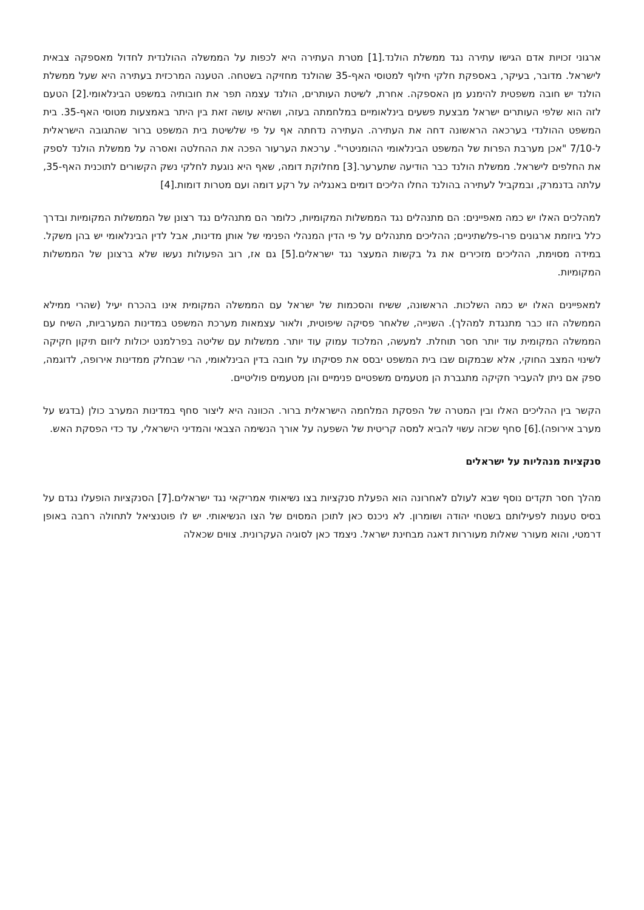ארגוני זכויות אדם הגישו עתירה נגד ממשלת הולנד.[1] מטרת העתירה היא לכפות על הממשלה ההולנדית לחדול מאספקה צבאית לישראל. מדובר, בעיקר, באספקת חלקי חילוף למטוסי האף-35 שהולנד מחזיקה בשטחה. הטענה המרכזית בעתירה היא שעל ממשלת הולנד יש חובה משפטית להימנע מן האספקה. אחרת, לשיטת העותרים, הולנד עצמה תפר את חובותיה במשפט הבינלאומי.[2] הטעם לזה הוא שלפי העותרים ישראל מבצעת פשעים בינלאומיים במלחמתה בעזה, ושהיא עושה זאת בין היתר באמצעות מטוסי האף-35. בית המשפט ההולנדי בערכאה הראשונה דחה את העתירה. העתירה נדחתה אף על פי שלשיטת בית המשפט ברור שהתגובה הישראלית ל-7/10 "אכן מערבת הפרות של המשפט הבינלאומי ההומניטרי". ערכאת הערעור הפכה את ההחלטה ואסרה על ממשלת הולנד לספק את החלפים לישראל. ממשלת הולנד כבר הודיעה שתערער.[3] מחלוקת דומה, שאף היא נוגעת לחלקי נשק הקשורים לתוכנית האף-35, עלתה בדנמרק, ובמקביל לעתירה בהולנד החלו הליכים דומים באנגליה על רקע דומה ועם מטרות דומות.[4]
למהלכים האלו יש כמה מאפיינים: הם מתנהלים נגד הממשלות המקומיות, כלומר הם מתנהלים נגד רצונן של הממשלות המקומיות ובדרך כלל ביוזמת ארגונים פרו-פלשתיניים; ההליכים מתנהלים על פי הדין המנהלי הפנימי של אותן מדינות, אבל לדין הבינלאומי יש בהן משקל. במידה מסוימת, ההליכים מזכירים את גל בקשות המעצר נגד ישראלים.[5] גם אז, רוב הפעולות נעשו שלא ברצונן של הממשלות המקומיות.
למאפיינים האלו יש כמה השלכות. הראשונה, ששיח והסכמות של ישראל עם הממשלה המקומית אינו בהכרח יעיל (שהרי ממילא הממשלה הזו כבר מתנגדת למהלך). השנייה, שלאחר פסיקה שיפוטית, ולאור עצמאות מערכת המשפט במדינות המערביות, השיח עם הממשלה המקומית עוד יותר חסר תוחלת. למעשה, המלכוד עמוק עוד יותר. ממשלות עם שליטה בפרלמנט יכולות ליזום תיקון חקיקה לשינוי המצב החוקי, אלא שבמקום שבו בית המשפט יבסס את פסיקתו על חובה בדין הבינלאומי, הרי שבחלק ממדינות אירופה, לדוגמה, ספק אם ניתן להעביר חקיקה מתגברת הן מטעמים משפטיים פנימיים והן מטעמים פוליטיים.
הקשר בין ההליכים האלו ובין המטרה של הפסקת המלחמה הישראלית ברור. הכוונה היא ליצור סחף במדינות המערב כולן (בדגש על מערב אירופה).[6] סחף שכזה עשוי להביא למסה קריטית של השפעה על אורך הנשימה הצבאי והמדיני הישראלי, עד כדי הפסקת האש.
סנקציות מנהליות על ישראלים
מהלך חסר תקדים נוסף שבא לעולם לאחרונה הוא הפעלת סנקציות בצו נשיאותי אמריקאי נגד ישראלים.[7] הסנקציות הופעלו נגדם על בסיס טענות לפעילותם בשטחי יהודה ושומרון. לא ניכנס כאן לתוכן המסוים של הצו הנשיאותי. יש לו פוטנציאל לתחולה רחבה באופן דרמטי, והוא מעורר שאלות מעוררות דאגה מבחינת ישראל. ניצמד כאן לסוגיה העקרונית. צווים שכאלה